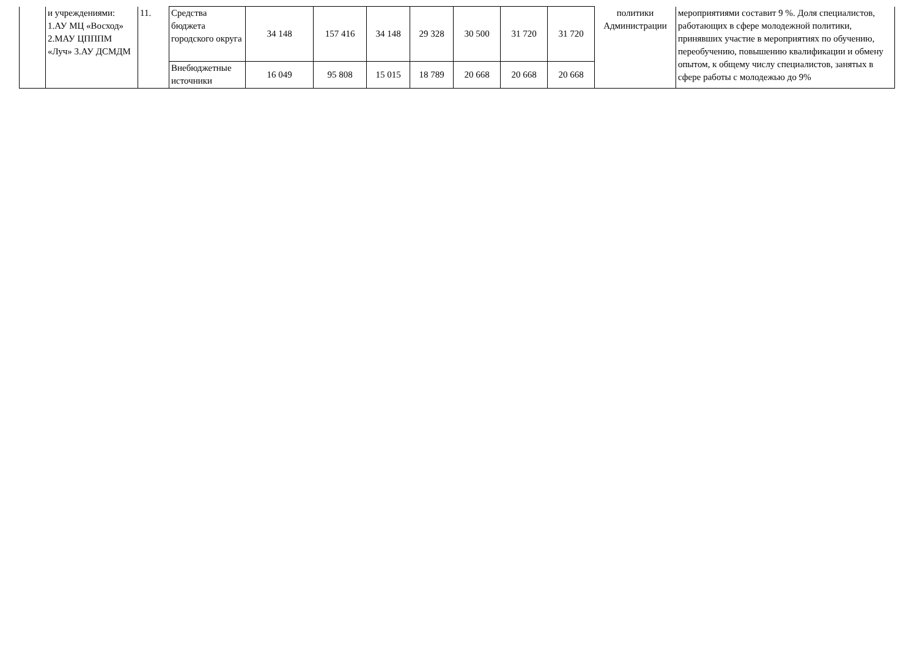| | и учреждениями: 1.АУ МЦ «Восход» 2.МАУ ЦПППМ «Луч» 3.АУ ДСМДМ | 11. | Средства бюджета городского округа | 34 148 | 157 416 | 34 148 | 29 328 | 30 500 | 31 720 | 31 720 | политики Администрации | мероприятиями составит 9 %. Доля специалистов, работающих в сфере молодежной политики, принявших участие в мероприятиях по обучению, переобучению, повышению квалификации и обмену опытом, к общему числу специалистов, занятых в сфере работы с молодежью до 9% |
| | | | Внебюджетные источники | 16 049 | 95 808 | 15 015 | 18 789 | 20 668 | 20 668 | 20 668 | | |